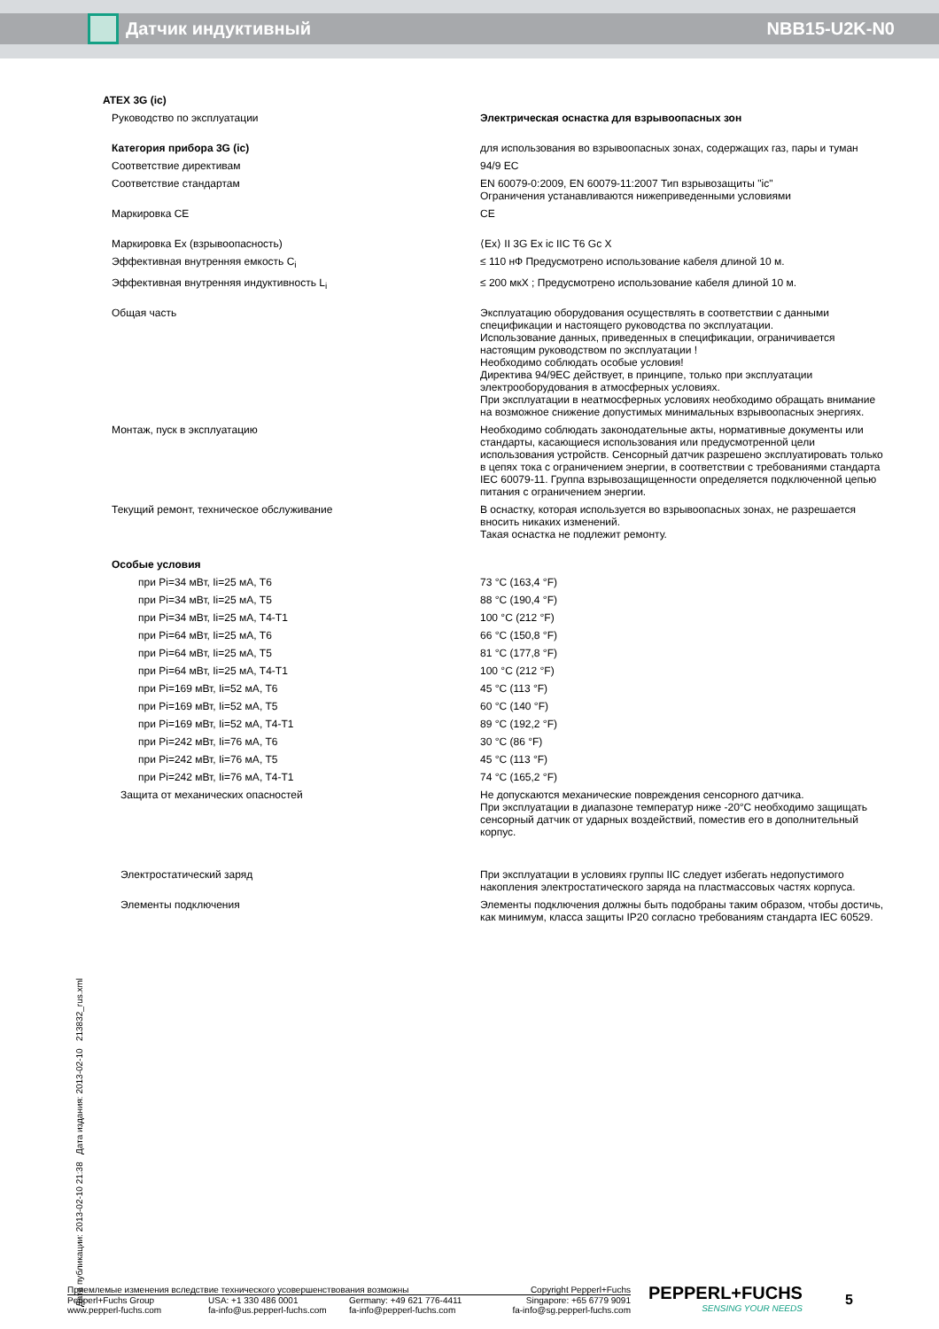Датчик индуктивный NBB15-U2K-N0
ATEX 3G (ic)
| Руководство по эксплуатации | Электрическая оснастка для взрывоопасных зон |
| Категория прибора 3G (ic) | для использования во взрывоопасных зонах, содержащих газ, пары и туман |
| Соответствие директивам | 94/9 EC |
| Соответствие стандартам | EN 60079-0:2009, EN 60079-11:2007 Тип взрывозащиты "ic" Ограничения устанавливаются нижеприведенными условиями |
| Маркировка CE | CE |
| Маркировка Ex (взрывоопасность) | ⟨Ex⟩ II 3G Ex ic IIC T6 Gc X |
| Эффективная внутренняя емкость C<sub>i</sub> | ≤ 110 нФ Предусмотрено использование кабеля длиной 10 м. |
| Эффективная внутренняя индуктивность L<sub>i</sub> | ≤ 200 мкХ ; Предусмотрено использование кабеля длиной 10 м. |
| Общая часть | Эксплуатацию оборудования осуществлять в соответствии с данными спецификации и настоящего руководства по эксплуатации. Использование данных, приведенных в спецификации, ограничивается настоящим руководством по эксплуатации ! Необходимо соблюдать особые условия! Директива 94/9EC действует, в принципе, только при эксплуатации электрооборудования в атмосферных условиях. При эксплуатации в неатмосферных условиях необходимо обращать внимание на возможное снижение допустимых минимальных взрывоопасных энергиях. |
| Монтаж, пуск в эксплуатацию | Необходимо соблюдать законодательные акты, нормативные документы или стандарты, касающиеся использования или предусмотренной цели использования устройств. Сенсорный датчик разрешено эксплуатировать только в цепях тока с ограничением энергии, в соответствии с требованиями стандарта IEC 60079-11. Группа взрывозащищенности определяется подключенной цепью питания с ограничением энергии. |
| Текущий ремонт, техническое обслуживание | В оснастку, которая используется во взрывоопасных зонах, не разрешается вносить никаких изменений. Такая оснастка не подлежит ремонту. |
| Особые условия | |
| при Pi=34 мВт, Ii=25 мА, T6 | 73 °C (163,4 °F) |
| при Pi=34 мВт, Ii=25 мА, T5 | 88 °C (190,4 °F) |
| при Pi=34 мВт, Ii=25 мА, T4-T1 | 100 °C (212 °F) |
| при Pi=64 мВт, Ii=25 мА, T6 | 66 °C (150,8 °F) |
| при Pi=64 мВт, Ii=25 мА, T5 | 81 °C (177,8 °F) |
| при Pi=64 мВт, Ii=25 мА, T4-T1 | 100 °C (212 °F) |
| при Pi=169 мВт, Ii=52 мА, T6 | 45 °C (113 °F) |
| при Pi=169 мВт, Ii=52 мА, T5 | 60 °C (140 °F) |
| при Pi=169 мВт, Ii=52 мА, T4-T1 | 89 °C (192,2 °F) |
| при Pi=242 мВт, Ii=76 мА, T6 | 30 °C (86 °F) |
| при Pi=242 мВт, Ii=76 мА, T5 | 45 °C (113 °F) |
| при Pi=242 мВт, Ii=76 мА, T4-T1 | 74 °C (165,2 °F) |
| Защита от механических опасностей | Не допускаются механические повреждения сенсорного датчика. При эксплуатации в диапазоне температур ниже -20°C необходимо защищать сенсорный датчик от ударных воздействий, поместив его в дополнительный корпус. |
| Электростатический заряд | При эксплуатации в условиях группы IIC следует избегать недопустимого накопления электростатического заряда на пластмассовых частях корпуса. |
| Элементы подключения | Элементы подключения должны быть подобраны таким образом, чтобы достичь, как минимум, класса защиты IP20 согласно требованиям стандарта IEC 60529. |
Дата публикации: 2013-02-10 21:38 Дата издания: 2013-02-10 213832_rus.xml
Приемлемые изменения вследствие технического усовершенствования возможны Copyright Pepperl+Fuchs
Pepperl+Fuchs Group
www.pepperl-fuchs.com USA: +1 330 486 0001
fa-info@us.pepperl-fuchs.com Germany: +49 621 776-4411
fa-info@pepperl-fuchs.com Singapore: +65 6779 9091
fa-info@sg.pepperl-fuchs.com
PEPPERL+FUCHS
SENSING YOUR NEEDS
5